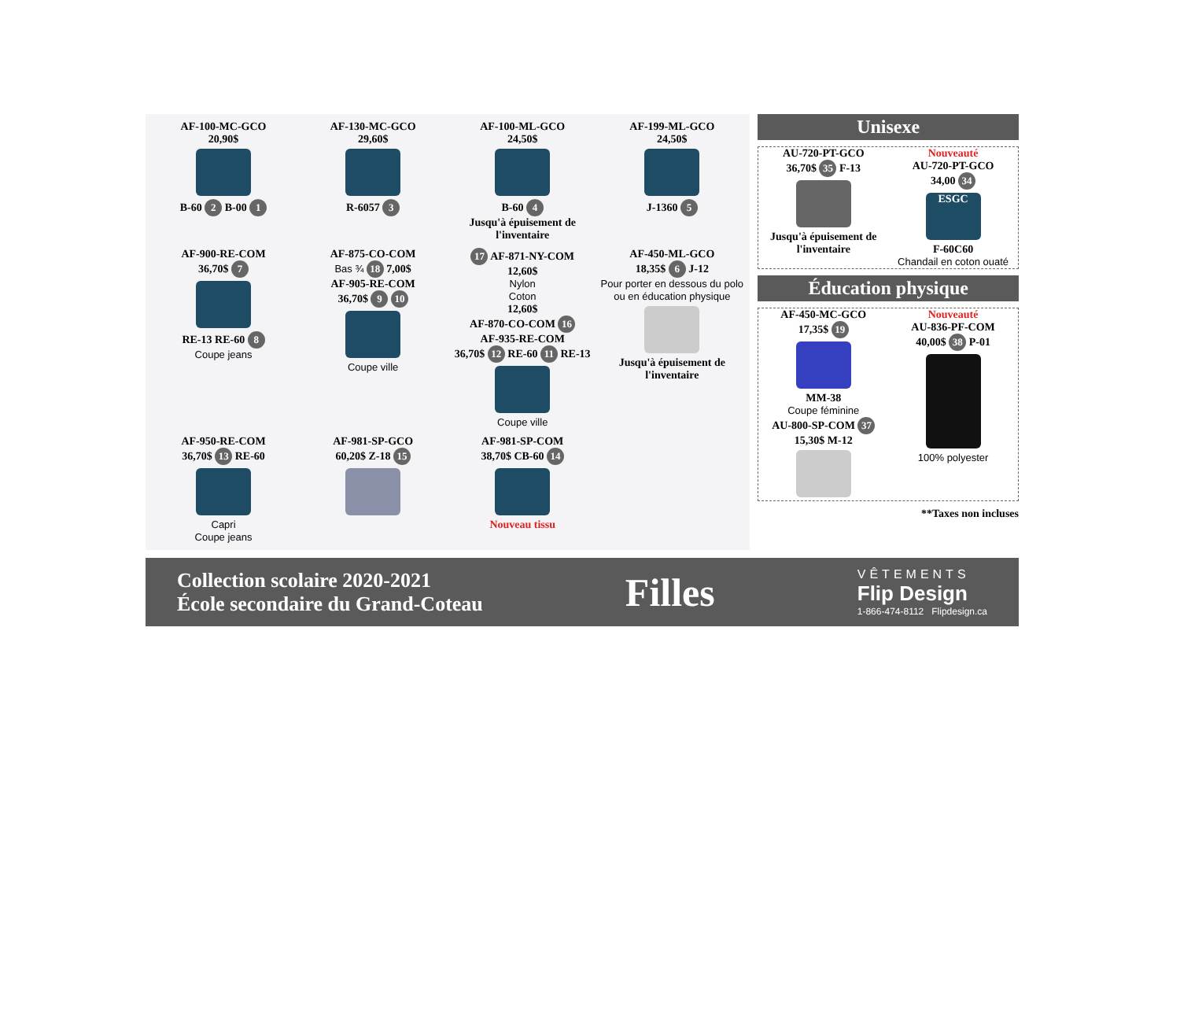AF-100-MC-GCO
20,90$
B-60 2 B-00 1
AF-130-MC-GCO
29,60$
R-6057 3
AF-100-ML-GCO
24,50$
B-60 4
Jusqu'à épuisement de l'inventaire
AF-199-ML-GCO
24,50$
J-1360 5
AF-900-RE-COM
36,70$ 7
RE-13 RE-60 8
Coupe jeans
AF-875-CO-COM
Bas ¾ 18 7,00$
AF-905-RE-COM
36,70$ 9 10
Coupe ville
17 AF-871-NY-COM
12,60$
Nylon
Coton
12,60$
AF-870-CO-COM 16
AF-935-RE-COM
36,70$ 12 RE-60 11 RE-13
Coupe ville
AF-450-ML-GCO
18,35$ 6 J-12
Pour porter en dessous du polo ou en éducation physique
Jusqu'à épuisement de l'inventaire
AF-950-RE-COM
36,70$ 13 RE-60
Capri
Coupe jeans
AF-981-SP-GCO
60,20$ Z-18 15
AF-981-SP-COM
38,70$ CB-60 14
Nouveau tissu
Unisexe
AU-720-PT-GCO
36,70$ 35 F-13
Jusqu'à épuisement de l'inventaire
Nouveauté
AU-720-PT-GCO
34,00 34
ESGC
F-60C60
Chandail en coton ouaté
Éducation physique
AF-450-MC-GCO
17,35$ 19
MM-38
Coupe féminine
AU-800-SP-COM 37
15,30$ M-12
Nouveauté
AU-836-PF-COM
40,00$ 38 P-01
100% polyester
**Taxes non incluses
Collection scolaire 2020-2021
École secondaire du Grand-Coteau
Filles
VÊTEMENTS
Flip Design
1-866-474-8112 Flipdesign.ca